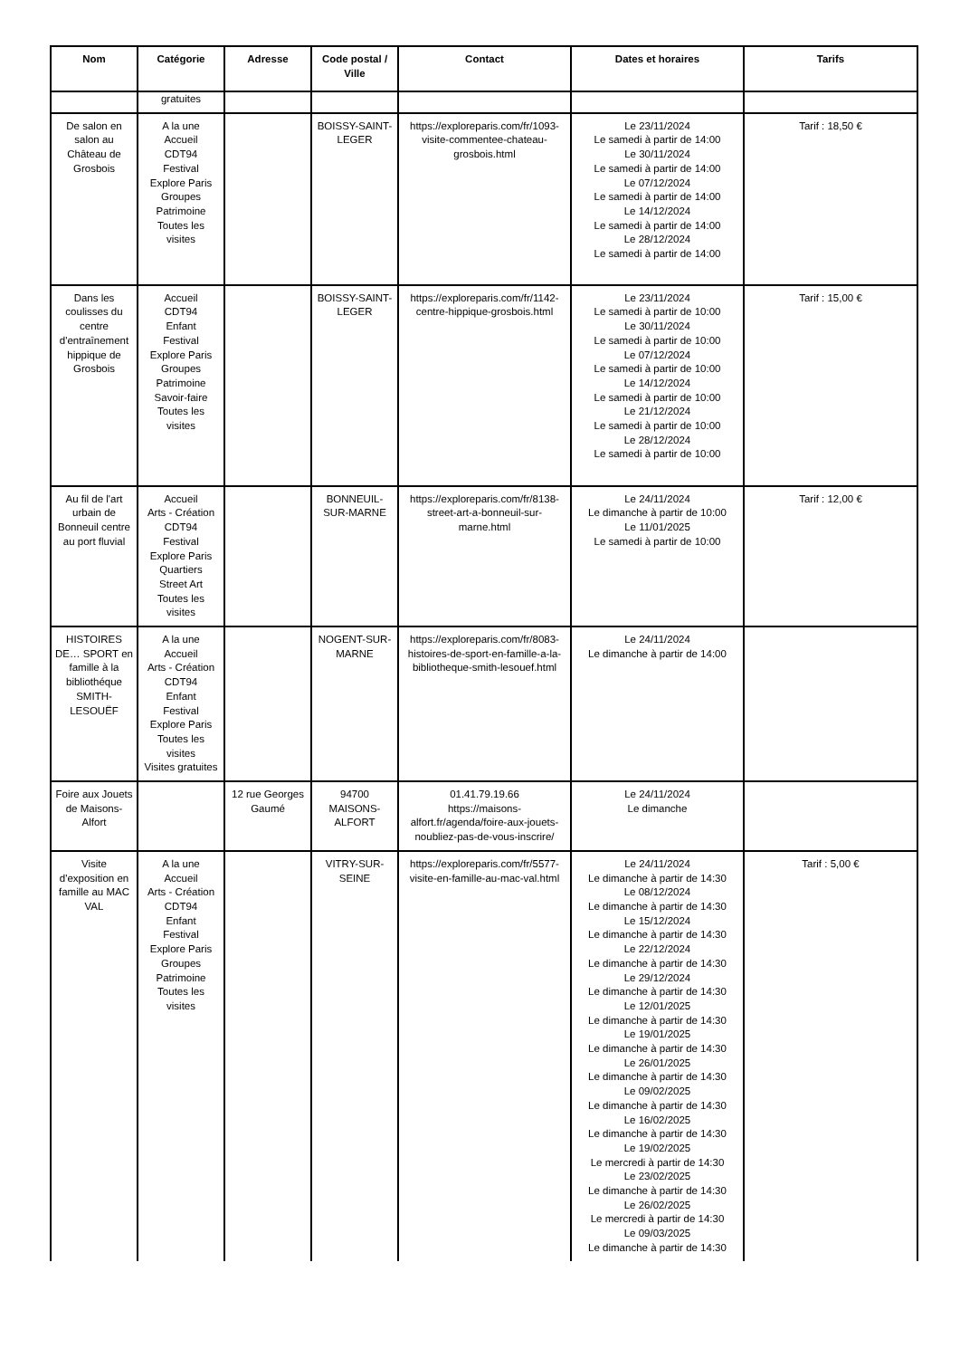| Nom | Catégorie | Adresse | Code postal / Ville | Contact | Dates et horaires | Tarifs |
| --- | --- | --- | --- | --- | --- | --- |
| | gratuites | | | | | |
| De salon en salon au Château de Grosbois | A la une Accueil CDT94 Festival Explore Paris Groupes Patrimoine Toutes les visites | | BOISSY-SAINT-LEGER | https://exploreparis.com/fr/1093-visite-commentee-chateau-grosbois.html | Le 23/11/2024 Le samedi à partir de 14:00 Le 30/11/2024 Le samedi à partir de 14:00 Le 07/12/2024 Le samedi à partir de 14:00 Le 14/12/2024 Le samedi à partir de 14:00 Le 28/12/2024 Le samedi à partir de 14:00 | Tarif : 18,50 € |
| Dans les coulisses du centre d'entraînement hippique de Grosbois | Accueil CDT94 Enfant Festival Explore Paris Groupes Patrimoine Savoir-faire Toutes les visites | | BOISSY-SAINT-LEGER | https://exploreparis.com/fr/1142-centre-hippique-grosbois.html | Le 23/11/2024 Le samedi à partir de 10:00 Le 30/11/2024 Le samedi à partir de 10:00 Le 07/12/2024 Le samedi à partir de 10:00 Le 14/12/2024 Le samedi à partir de 10:00 Le 21/12/2024 Le samedi à partir de 10:00 Le 28/12/2024 Le samedi à partir de 10:00 | Tarif : 15,00 € |
| Au fil de l'art urbain de Bonneuil centre au port fluvial | Accueil Arts - Création CDT94 Festival Explore Paris Quartiers Street Art Toutes les visites | | BONNEUIL-SUR-MARNE | https://exploreparis.com/fr/8138-street-art-a-bonneuil-sur-marne.html | Le 24/11/2024 Le dimanche à partir de 10:00 Le 11/01/2025 Le samedi à partir de 10:00 | Tarif : 12,00 € |
| HISTOIRES DE… SPORT en famille à la bibliothéque SMITH-LESOUËF | A la une Accueil Arts - Création CDT94 Enfant Festival Explore Paris Toutes les visites Visites gratuites | | NOGENT-SUR-MARNE | https://exploreparis.com/fr/8083-histoires-de-sport-en-famille-a-la-bibliotheque-smith-lesouef.html | Le 24/11/2024 Le dimanche à partir de 14:00 | |
| Foire aux Jouets de Maisons-Alfort | | 12 rue Georges Gaumé | 94700 MAISONS-ALFORT | 01.41.79.19.66 https://maisons-alfort.fr/agenda/foire-aux-jouets-noubliez-pas-de-vous-inscrire/ | Le 24/11/2024 Le dimanche | |
| Visite d'exposition en famille au MAC VAL | A la une Accueil Arts - Création CDT94 Enfant Festival Explore Paris Groupes Patrimoine Toutes les visites | | VITRY-SUR-SEINE | https://exploreparis.com/fr/5577-visite-en-famille-au-mac-val.html | Le 24/11/2024 Le dimanche à partir de 14:30 Le 08/12/2024 Le dimanche à partir de 14:30 Le 15/12/2024 Le dimanche à partir de 14:30 Le 22/12/2024 Le dimanche à partir de 14:30 Le 29/12/2024 Le dimanche à partir de 14:30 Le 12/01/2025 Le dimanche à partir de 14:30 Le 19/01/2025 Le dimanche à partir de 14:30 Le 26/01/2025 Le dimanche à partir de 14:30 Le 09/02/2025 Le dimanche à partir de 14:30 Le 16/02/2025 Le dimanche à partir de 14:30 Le 19/02/2025 Le mercredi à partir de 14:30 Le 23/02/2025 Le dimanche à partir de 14:30 Le 26/02/2025 Le mercredi à partir de 14:30 Le 09/03/2025 Le dimanche à partir de 14:30 | Tarif : 5,00 € |